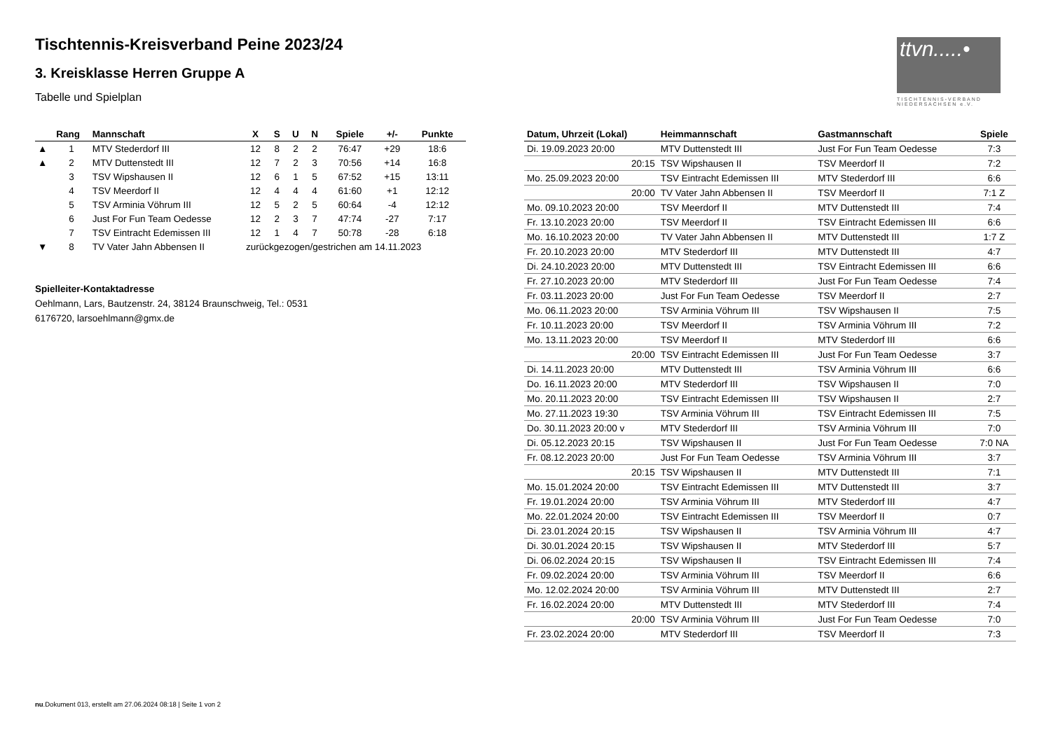Tischtennis-Kreisverband Peine 2023/24
3. Kreisklasse Herren Gruppe A
Tabelle und Spielplan
ttvn.....•
TISCHTENNIS-VERBAND
NIEDERSACHSEN e.V.
| | Rang | Mannschaft | X | S | U | N | Spiele | +/- | Punkte |
| --- | --- | --- | --- | --- | --- | --- | --- | --- | --- |
| ▲ | 1 | MTV Stederdorf III | 12 | 8 | 2 | 2 | 76:47 | +29 | 18:6 |
| ▲ | 2 | MTV Duttenstedt III | 12 | 7 | 2 | 3 | 70:56 | +14 | 16:8 |
| | 3 | TSV Wipshausen II | 12 | 6 | 1 | 5 | 67:52 | +15 | 13:11 |
| | 4 | TSV Meerdorf II | 12 | 4 | 4 | 4 | 61:60 | +1 | 12:12 |
| | 5 | TSV Arminia Vöhrum III | 12 | 5 | 2 | 5 | 60:64 | -4 | 12:12 |
| | 6 | Just For Fun Team Oedesse | 12 | 2 | 3 | 7 | 47:74 | -27 | 7:17 |
| | 7 | TSV Eintracht Edemissen III | 12 | 1 | 4 | 7 | 50:78 | -28 | 6:18 |
| ▼ | 8 | TV Vater Jahn Abbensen II | zurückgezogen/gestrichen am 14.11.2023 | | | | | | |
Spielleiter-Kontaktadresse
Oehlmann, Lars, Bautzenstr. 24, 38124 Braunschweig, Tel.: 0531
6176720, larsoehlmann@gmx.de
| Datum, Uhrzeit (Lokal) | Heimmannschaft | Gastmannschaft | Spiele |
| --- | --- | --- | --- |
| Di. 19.09.2023 20:00 | MTV Duttenstedt III | Just For Fun Team Oedesse | 7:3 |
| 20:15 | TSV Wipshausen II | TSV Meerdorf II | 7:2 |
| Mo. 25.09.2023 20:00 | TSV Eintracht Edemissen III | MTV Stederdorf III | 6:6 |
| 20:00 | TV Vater Jahn Abbensen II | TSV Meerdorf II | 7:1 Z |
| Mo. 09.10.2023 20:00 | TSV Meerdorf II | MTV Duttenstedt III | 7:4 |
| Fr. 13.10.2023 20:00 | TSV Meerdorf II | TSV Eintracht Edemissen III | 6:6 |
| Mo. 16.10.2023 20:00 | TV Vater Jahn Abbensen II | MTV Duttenstedt III | 1:7 Z |
| Fr. 20.10.2023 20:00 | MTV Stederdorf III | MTV Duttenstedt III | 4:7 |
| Di. 24.10.2023 20:00 | MTV Duttenstedt III | TSV Eintracht Edemissen III | 6:6 |
| Fr. 27.10.2023 20:00 | MTV Stederdorf III | Just For Fun Team Oedesse | 7:4 |
| Fr. 03.11.2023 20:00 | Just For Fun Team Oedesse | TSV Meerdorf II | 2:7 |
| Mo. 06.11.2023 20:00 | TSV Arminia Vöhrum III | TSV Wipshausen II | 7:5 |
| Fr. 10.11.2023 20:00 | TSV Meerdorf II | TSV Arminia Vöhrum III | 7:2 |
| Mo. 13.11.2023 20:00 | TSV Meerdorf II | MTV Stederdorf III | 6:6 |
| 20:00 | TSV Eintracht Edemissen III | Just For Fun Team Oedesse | 3:7 |
| Di. 14.11.2023 20:00 | MTV Duttenstedt III | TSV Arminia Vöhrum III | 6:6 |
| Do. 16.11.2023 20:00 | MTV Stederdorf III | TSV Wipshausen II | 7:0 |
| Mo. 20.11.2023 20:00 | TSV Eintracht Edemissen III | TSV Wipshausen II | 2:7 |
| Mo. 27.11.2023 19:30 | TSV Arminia Vöhrum III | TSV Eintracht Edemissen III | 7:5 |
| Do. 30.11.2023 20:00 v | MTV Stederdorf III | TSV Arminia Vöhrum III | 7:0 |
| Di. 05.12.2023 20:15 | TSV Wipshausen II | Just For Fun Team Oedesse | 7:0 NA |
| Fr. 08.12.2023 20:00 | Just For Fun Team Oedesse | TSV Arminia Vöhrum III | 3:7 |
| 20:15 | TSV Wipshausen II | MTV Duttenstedt III | 7:1 |
| Mo. 15.01.2024 20:00 | TSV Eintracht Edemissen III | MTV Duttenstedt III | 3:7 |
| Fr. 19.01.2024 20:00 | TSV Arminia Vöhrum III | MTV Stederdorf III | 4:7 |
| Mo. 22.01.2024 20:00 | TSV Eintracht Edemissen III | TSV Meerdorf II | 0:7 |
| Di. 23.01.2024 20:15 | TSV Wipshausen II | TSV Arminia Vöhrum III | 4:7 |
| Di. 30.01.2024 20:15 | TSV Wipshausen II | MTV Stederdorf III | 5:7 |
| Di. 06.02.2024 20:15 | TSV Wipshausen II | TSV Eintracht Edemissen III | 7:4 |
| Fr. 09.02.2024 20:00 | TSV Arminia Vöhrum III | TSV Meerdorf II | 6:6 |
| Mo. 12.02.2024 20:00 | TSV Arminia Vöhrum III | MTV Duttenstedt III | 2:7 |
| Fr. 16.02.2024 20:00 | MTV Duttenstedt III | MTV Stederdorf III | 7:4 |
| 20:00 | TSV Arminia Vöhrum III | Just For Fun Team Oedesse | 7:0 |
| Fr. 23.02.2024 20:00 | MTV Stederdorf III | TSV Meerdorf II | 7:3 |
nu.Dokument 013, erstellt am 27.06.2024 08:18 | Seite 1 von 2